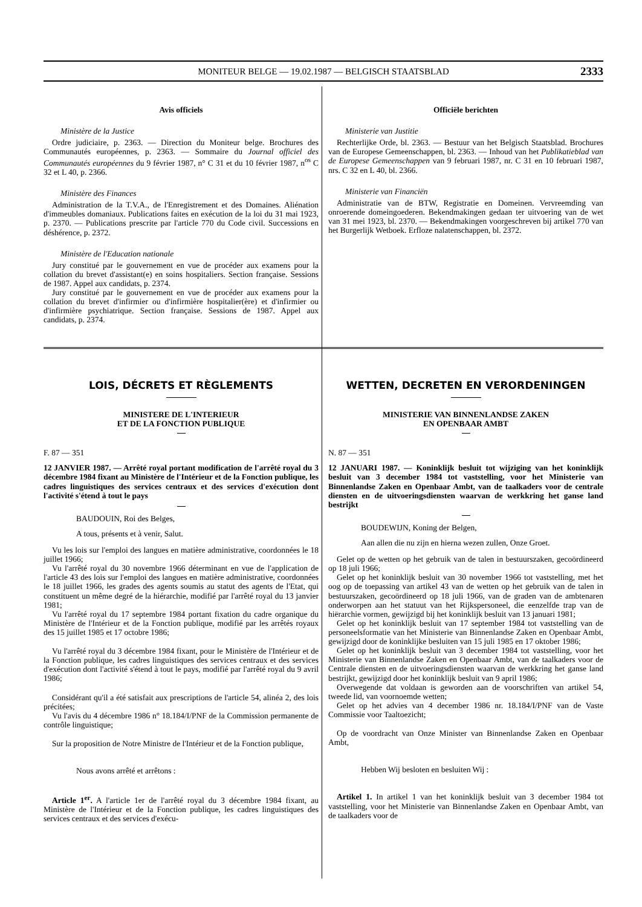MONITEUR BELGE — 19.02.1987 — BELGISCH STAATSBLAD
2333
Avis officiels
Ministère de la Justice
Ordre judiciaire, p. 2363. — Direction du Moniteur belge. Brochures des Communautés européennes, p. 2363. — Sommaire du Journal officiel des Communautés européennes du 9 février 1987, n° C 31 et du 10 février 1987, n<sup>os</sup> C 32 et L 40, p. 2366.
Ministère des Finances
Administration de la T.V.A., de l'Enregistrement et des Domaines. Aliénation d'immeubles domaniaux. Publications faites en exécution de la loi du 31 mai 1923, p. 2370. — Publications prescrite par l'article 770 du Code civil. Successions en déshérence, p. 2372.
Ministère de l'Education nationale
Jury constitué par le gouvernement en vue de procéder aux examens pour la collation du brevet d'assistant(e) en soins hospitaliers. Section française. Sessions de 1987. Appel aux candidats, p. 2374.
Jury constitué par le gouvernement en vue de procéder aux examens pour la collation du brevet d'infirmier ou d'infirmière hospitalier(ère) et d'infirmier ou d'infirmière psychiatrique. Section française. Sessions de 1987. Appel aux candidats, p. 2374.
Officiële berichten
Ministerie van Justitie
Rechterlijke Orde, bl. 2363. — Bestuur van het Belgisch Staatsblad. Brochures van de Europese Gemeenschappen, bl. 2363. — Inhoud van het Publikatieblad van de Europese Gemeenschappen van 9 februari 1987, nr. C 31 en 10 februari 1987, nrs. C 32 en L 40, bl. 2366.
Ministerie van Financiën
Administratie van de BTW, Registratie en Domeinen. Vervreemding van onroerende domeingoederen. Bekendmakingen gedaan ter uitvoering van de wet van 31 mei 1923, bl. 2370. — Bekendmakingen voorgeschreven bij artikel 770 van het Burgerlijk Wetboek. Erfloze nalatenschappen, bl. 2372.
LOIS, DÉCRETS ET RÈGLEMENTS
MINISTERE DE L'INTERIEUR
ET DE LA FONCTION PUBLIQUE
F. 87 — 351
12 JANVIER 1987. — Arrêté royal portant modification de l'arrêté royal du 3 décembre 1984 fixant au Ministère de l'Intérieur et de la Fonction publique, les cadres linguistiques des services centraux et des services d'exécution dont l'activité s'étend à tout le pays
BAUDOUIN, Roi des Belges,
A tous, présents et à venir, Salut.
Vu les lois sur l'emploi des langues en matière administrative, coordonnées le 18 juillet 1966;
Vu l'arrêté royal du 30 novembre 1966 déterminant en vue de l'application de l'article 43 des lois sur l'emploi des langues en matière administrative, coordonnées le 18 juillet 1966, les grades des agents soumis au statut des agents de l'Etat, qui constituent un même degré de la hiérarchie, modifié par l'arrêté royal du 13 janvier 1981;
Vu l'arrêté royal du 17 septembre 1984 portant fixation du cadre organique du Ministère de l'Intérieur et de la Fonction publique, modifié par les arrêtés royaux des 15 juillet 1985 et 17 octobre 1986;
Vu l'arrêté royal du 3 décembre 1984 fixant, pour le Ministère de l'Intérieur et de la Fonction publique, les cadres linguistiques des services centraux et des services d'exécution dont l'activité s'étend à tout le pays, modifié par l'arrêté royal du 9 avril 1986;
Considérant qu'il a été satisfait aux prescriptions de l'article 54, alinéa 2, des lois précitées;
Vu l'avis du 4 décembre 1986 n° 18.184/I/PNF de la Commission permanente de contrôle linguistique;
Sur la proposition de Notre Ministre de l'Intérieur et de la Fonction publique,
Nous avons arrêté et arrêtons :
Article 1<sup>er</sup>. A l'article 1er de l'arrêté royal du 3 décembre 1984 fixant, au Ministère de l'Intérieur et de la Fonction publique, les cadres linguistiques des services centraux et des services d'exécu-
WETTEN, DECRETEN EN VERORDENINGEN
MINISTERIE VAN BINNENLANDSE ZAKEN
EN OPENBAAR AMBT
N. 87 — 351
12 JANUARI 1987. — Koninklijk besluit tot wijziging van het koninklijk besluit van 3 december 1984 tot vaststelling, voor het Ministerie van Binnenlandse Zaken en Openbaar Ambt, van de taalkaders voor de centrale diensten en de uitvoeringsdiensten waarvan de werkkring het ganse land bestrijkt
BOUDEWIJN, Koning der Belgen,
Aan allen die nu zijn en hierna wezen zullen, Onze Groet.
Gelet op de wetten op het gebruik van de talen in bestuurszaken, gecoördineerd op 18 juli 1966;
Gelet op het koninklijk besluit van 30 november 1966 tot vaststelling, met het oog op de toepassing van artikel 43 van de wetten op het gebruik van de talen in bestuurszaken, gecoördineerd op 18 juli 1966, van de graden van de ambtenaren onderworpen aan het statuut van het Rijkspersoneel, die eenzelfde trap van de hiërarchie vormen, gewijzigd bij het koninklijk besluit van 13 januari 1981;
Gelet op het koninklijk besluit van 17 september 1984 tot vaststelling van de personeelsformatie van het Ministerie van Binnenlandse Zaken en Openbaar Ambt, gewijzigd door de koninklijke besluiten van 15 juli 1985 en 17 oktober 1986;
Gelet op het koninklijk besluit van 3 december 1984 tot vaststelling, voor het Ministerie van Binnenlandse Zaken en Openbaar Ambt, van de taalkaders voor de Centrale diensten en de uitvoeringsdiensten waarvan de werkkring het ganse land bestrijkt, gewijzigd door het koninklijk besluit van 9 april 1986;
Overwegende dat voldaan is geworden aan de voorschriften van artikel 54, tweede lid, van voornoemde wetten;
Gelet op het advies van 4 december 1986 nr. 18.184/I/PNF van de Vaste Commissie voor Taaltoezicht;
Op de voordracht van Onze Minister van Binnenlandse Zaken en Openbaar Ambt,
Hebben Wij besloten en besluiten Wij :
Artikel 1. In artikel 1 van het koninklijk besluit van 3 december 1984 tot vaststelling, voor het Ministerie van Binnenlandse Zaken en Openbaar Ambt, van de taalkaders voor de